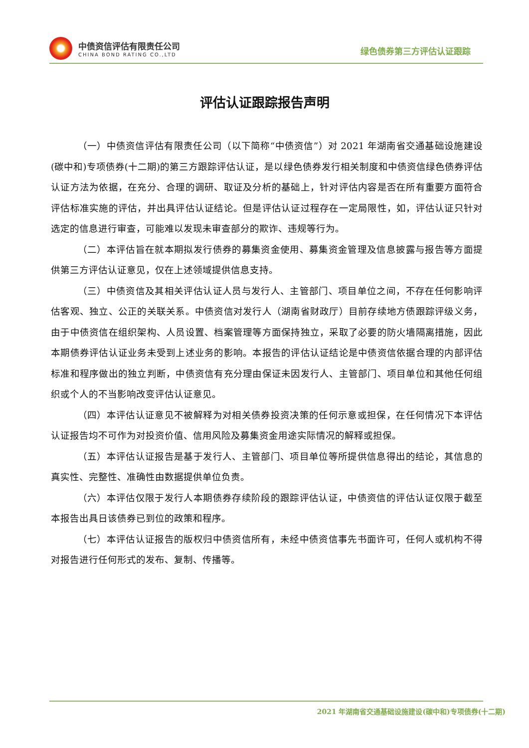中债资信评估有限责任公司
CHINA BOND RATING CO.,LTD
绿色债券第三方评估认证跟踪
评估认证跟踪报告声明
（一）中债资信评估有限责任公司（以下简称“中债资信”）对 2021 年湖南省交通基础设施建设(碳中和)专项债券(十二期)的第三方跟踪评估认证，是以绿色债券发行相关制度和中债资信绿色债券评估认证方法为依据，在充分、合理的调研、取证及分析的基础上，针对评估内容是否在所有重要方面符合评估标准实施的评估，并出具评估认证结论。但是评估认证过程存在一定局限性，如，评估认证只针对选定的信息进行审查，可能难以发现未审查部分的欺诈、违规等行为。
（二）本评估旨在就本期拟发行债券的募集资金使用、募集资金管理及信息披露与报告等方面提供第三方评估认证意见，仅在上述领域提供信息支持。
（三）中债资信及其相关评估认证人员与发行人、主管部门、项目单位之间，不存在任何影响评估客观、独立、公正的关联关系。中债资信对发行人（湖南省财政厅）目前存续地方债跟踪评级义务，由于中债资信在组织架构、人员设置、档案管理等方面保持独立，采取了必要的防火墙隔离措施，因此本期债券评估认证业务未受到上述业务的影响。本报告的评估认证结论是中债资信依据合理的内部评估标准和程序做出的独立判断，中债资信有充分理由保证未因发行人、主管部门、项目单位和其他任何组织或个人的不当影响改变评估认证意见。
（四）本评估认证意见不被解释为对相关债券投资决策的任何示意或担保，在任何情况下本评估认证报告均不可作为对投资价值、信用风险及募集资金用途实际情况的解释或担保。
（五）本评估认证报告是基于发行人、主管部门、项目单位等所提供信息得出的结论，其信息的真实性、完整性、准确性由数据提供单位负责。
（六）本评估仅限于发行人本期债券存续阶段的跟踪评估认证，中债资信的评估认证仅限于截至本报告出具日该债券已到位的政策和程序。
（七）本评估认证报告的版权归中债资信所有，未经中债资信事先书面许可，任何人或机构不得对报告进行任何形式的发布、复制、传播等。
2021 年湖南省交通基础设施建设(碳中和)专项债券(十二期)